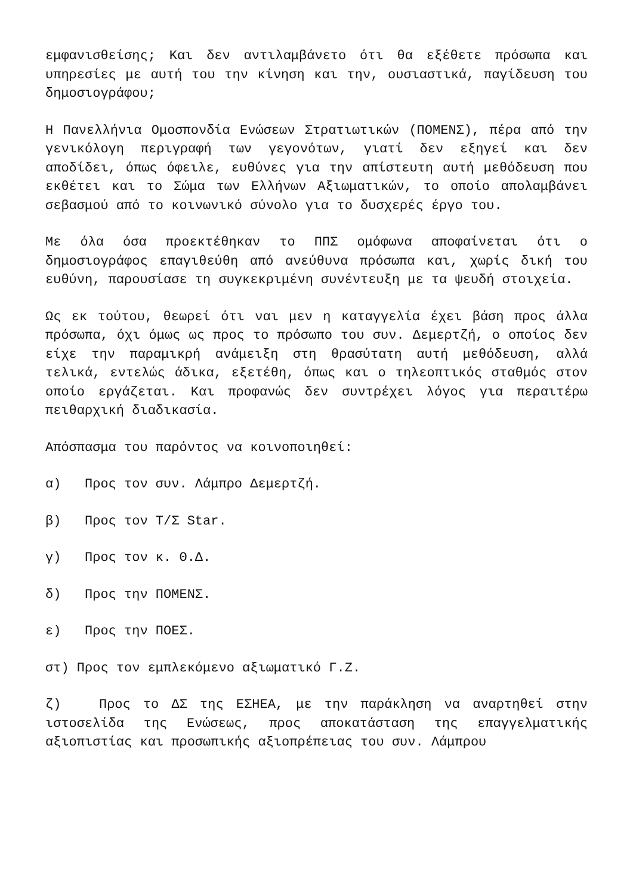εμφανισθείσης; Και δεν αντιλαμβάνετο ότι θα εξέθετε πρόσωπα και υπηρεσίες με αυτή του την κίνηση και την, ουσιαστικά, παγίδευση του δημοσιογράφου;
Η Πανελλήνια Ομοσπονδία Ενώσεων Στρατιωτικών (ΠΟΜΕΝΣ), πέρα από την γενικόλογη περιγραφή των γεγονότων, γιατί δεν εξηγεί και δεν αποδίδει, όπως όφειλε, ευθύνες για την απίστευτη αυτή μεθόδευση που εκθέτει και το Σώμα των Ελλήνων Αξιωματικών, το οποίο απολαμβάνει σεβασμού από το κοινωνικό σύνολο για το δυσχερές έργο του.
Με όλα όσα προεκτέθηκαν το ΠΠΣ ομόφωνα αποφαίνεται ότι ο δημοσιογράφος επαγιθεύθη από ανεύθυνα πρόσωπα και, χωρίς δική του ευθύνη, παρουσίασε τη συγκεκριμένη συνέντευξη με τα ψευδή στοιχεία.
Ως εκ τούτου, θεωρεί ότι ναι μεν η καταγγελία έχει βάση προς άλλα πρόσωπα, όχι όμως ως προς το πρόσωπο του συν. Δεμερτζή, ο οποίος δεν είχε την παραμικρή ανάμειξη στη θρασύτατη αυτή μεθόδευση, αλλά τελικά, εντελώς άδικα, εξετέθη, όπως και ο τηλεοπτικός σταθμός στον οποίο εργάζεται. Και προφανώς δεν συντρέχει λόγος για περαιτέρω πειθαρχική διαδικασία.
Απόσπασμα του παρόντος να κοινοποιηθεί:
α) Προς τον συν. Λάμπρο Δεμερτζή.
β) Προς τον Τ/Σ Star.
γ) Προς τον κ. Θ.Δ.
δ) Προς την ΠΟΜΕΝΣ.
ε) Προς την ΠΟΕΣ.
στ) Προς τον εμπλεκόμενο αξιωματικό Γ.Ζ.
ζ) Προς το ΔΣ της ΕΣΗΕΑ, με την παράκληση να αναρτηθεί στην ιστοσελίδα της Ενώσεως, προς αποκατάσταση της επαγγελματικής αξιοπιστίας και προσωπικής αξιοπρέπειας του συν. Λάμπρου